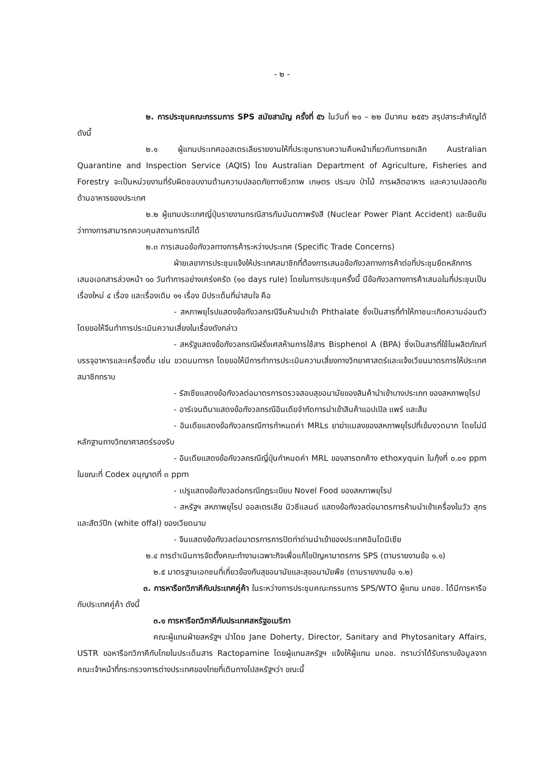- ๒ -
๒. การประชุมคณะกรรมการ SPS สมัยสามัญ ครั้งที่ ๕๖ ในวันที่ ๒๑ – ๒๒ มีนาคม ๒๕๕๖ สรุปสาระสำคัญได้ดังนี้
๒.๑ ผู้แทนประเทศออสเตรเลียรายงานให้ที่ประชุมทราบความคืบหน้าเกี่ยวกับการยกเลิก Australian Quarantine and Inspection Service (AQIS) โดย Australian Department of Agriculture, Fisheries and Forestry จะเป็นหน่วยงานที่รับผิดชอบงานด้านความปลอดภัยทางชีวภาพ เกษตร ประมง ป่าไม้ การผลิตอาหาร และความปลอดภัยด้านอาหารของประเทศ
๒.๒ ผู้แทนประเทศญี่ปุ่นรายงานกรณีสารกัมมันตภาพรังสี (Nuclear Power Plant Accident) และยืนยันว่าทางการสามารถควบคุมสถานการณ์ได้
๒.๓ การเสนอข้อกังวลทางการค้าระหว่างประเทศ (Specific Trade Concerns)
ฝ่ายเลขาการประชุมแจ้งให้ประเทศสมาชิกที่ต้องการเสนอข้อกังวลทางการค้าต่อที่ประชุมยึดหลักการเสนอเอกสารล่วงหน้า ๑๐ วันทำการอย่างเคร่งครัด (๑๐ days rule) โดยในการประชุมครั้งนี้ มีข้อกังวลทางการค้าเสนอในที่ประชุมเป็นเรื่องใหม่ ๔ เรื่อง และเรื่องเดิม ๑๑ เรื่อง มีประเด็นที่น่าสนใจ คือ
- สหภาพยุโรปแสดงข้อกังวลกรณีจีนห้ามนำเข้า Phthalate ซึ่งเป็นสารที่ทำให้ภาชนะเกิดความอ่อนตัว โดยขอให้จีนทำการประเมินความเสี่ยงในเรื่องดังกล่าว
- สหรัฐแสดงข้อกังวลกรณีฝรั่งเศสห้ามการใช้สาร Bisphenol A (BPA) ซึ่งเป็นสารที่ใช้ในผลิตภัณฑ์บรรจุอาหารและเครื่องดื่ม เช่น ขวดนมทารก โดยขอให้มีการทำการประเมินความเสี่ยงทางวิทยาศาสตร์และแจ้งเวียนมาตรการให้ประเทศสมาชิกทราบ
- รัสเซียแสดงข้อกังวลต่อมาตรการตรวจสอบสุขอนามัยของสินค้านำเข้าบางประเภท ของสหภาพยุโรป
- อาร์เจนตินาแสดงข้อกังวลกรณีอินเดียจำกัดการนำเข้าสินค้าแอปเปิล แพร์ และส้ม
- อินเดียแสดงข้อกังวลกรณีการกำหนดค่า MRLs ยาฆ่าแมลงของสหภาพยุโรปที่เข้มงวดมาก โดยไม่มีหลักฐานทางวิทยาศาสตร์รองรับ
- อินเดียแสดงข้อกังวลกรณีญี่ปุ่นกำหนดค่า MRL ของสารตกค้าง ethoxyquin ในกุ้งที่ ๐.๐๑ ppm ในขณะที่ Codex อนุญาตที่ ๓ ppm
- เปรูแสดงข้อกังวลต่อกรณีกฎระเบียบ Novel Food ของสหภาพยุโรป
- สหรัฐฯ สหภาพยุโรป ออสเตรเลีย นิวซีแลนด์ แสดงข้อกังวลต่อมาตรการห้ามนำเข้าเครื่องในวัว สุกร และสัตว์ปีก (white offal) ของเวียดนาม
- จีนแสดงข้อกังวลต่อมาตรการการปิดท่าด่านนำเข้าของประเทศอินโดนีเซีย
๒.๔ การดำเนินการจัดตั้งคณะทำงานเฉพาะกิจเพื่อแก้ไขปัญหามาตรการ SPS (ตามรายงานข้อ ๑.๑)
๒.๕ มาตรฐานเอกชนที่เกี่ยวข้องกับสุขอนามัยและสุขอนามัยพืช (ตามรายงานข้อ ๑.๒)
๓. การหารือทวิภาคีกับประเทศคู่ค้า ในระหว่างการประชุมคณะกรรมการ SPS/WTO ผู้แทน มกอช. ได้มีการหารือกับประเทศคู่ค้า ดังนี้
๓.๑ การหารือทวิภาคีกับประเทศสหรัฐอเมริกา
คณะผู้แทนฝ่ายสหรัฐฯ นำโดย Jane Doherty, Director, Sanitary and Phytosanitary Affairs, USTR ขอหารือทวิภาคีกับไทยในประเด็นสาร Ractopamine โดยผู้แทนสหรัฐฯ แจ้งให้ผู้แทน มกอช. ทราบว่าได้รับทราบข้อมูลจากคณะเจ้าหน้าที่กระทรวงการต่างประเทศของไทยที่เดินทางไปสหรัฐฯว่า ขณะนี้